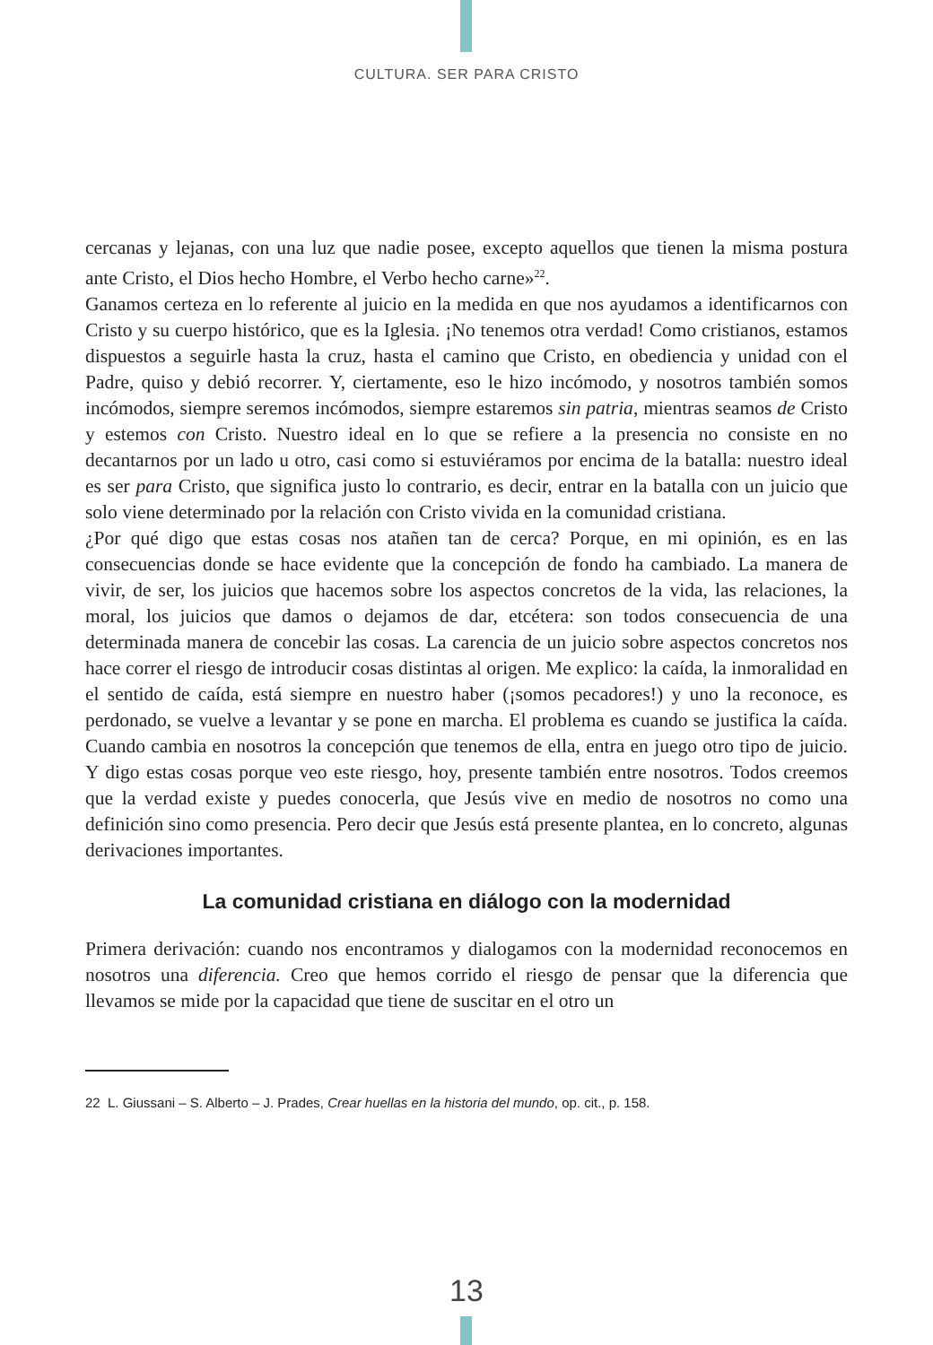CULTURA. SER PARA CRISTO
cercanas y lejanas, con una luz que nadie posee, excepto aquellos que tienen la misma postura ante Cristo, el Dios hecho Hombre, el Verbo hecho carne»<sup>22</sup>.
Ganamos certeza en lo referente al juicio en la medida en que nos ayudamos a identificarnos con Cristo y su cuerpo histórico, que es la Iglesia. ¡No tenemos otra verdad! Como cristianos, estamos dispuestos a seguirle hasta la cruz, hasta el camino que Cristo, en obediencia y unidad con el Padre, quiso y debió recorrer. Y, ciertamente, eso le hizo incómodo, y nosotros también somos incómodos, siempre seremos incómodos, siempre estaremos sin patria, mientras seamos de Cristo y estemos con Cristo. Nuestro ideal en lo que se refiere a la presencia no consiste en no decantarnos por un lado u otro, casi como si estuviéramos por encima de la batalla: nuestro ideal es ser para Cristo, que significa justo lo contrario, es decir, entrar en la batalla con un juicio que solo viene determinado por la relación con Cristo vivida en la comunidad cristiana.
¿Por qué digo que estas cosas nos atañen tan de cerca? Porque, en mi opinión, es en las consecuencias donde se hace evidente que la concepción de fondo ha cambiado. La manera de vivir, de ser, los juicios que hacemos sobre los aspectos concretos de la vida, las relaciones, la moral, los juicios que damos o dejamos de dar, etcétera: son todos consecuencia de una determinada manera de concebir las cosas. La carencia de un juicio sobre aspectos concretos nos hace correr el riesgo de introducir cosas distintas al origen. Me explico: la caída, la inmoralidad en el sentido de caída, está siempre en nuestro haber (¡somos pecadores!) y uno la reconoce, es perdonado, se vuelve a levantar y se pone en marcha. El problema es cuando se justifica la caída. Cuando cambia en nosotros la concepción que tenemos de ella, entra en juego otro tipo de juicio. Y digo estas cosas porque veo este riesgo, hoy, presente también entre nosotros. Todos creemos que la verdad existe y puedes conocerla, que Jesús vive en medio de nosotros no como una definición sino como presencia. Pero decir que Jesús está presente plantea, en lo concreto, algunas derivaciones importantes.
La comunidad cristiana en diálogo con la modernidad
Primera derivación: cuando nos encontramos y dialogamos con la modernidad reconocemos en nosotros una diferencia. Creo que hemos corrido el riesgo de pensar que la diferencia que llevamos se mide por la capacidad que tiene de suscitar en el otro un
22 L. Giussani – S. Alberto – J. Prades, Crear huellas en la historia del mundo, op. cit., p. 158.
13